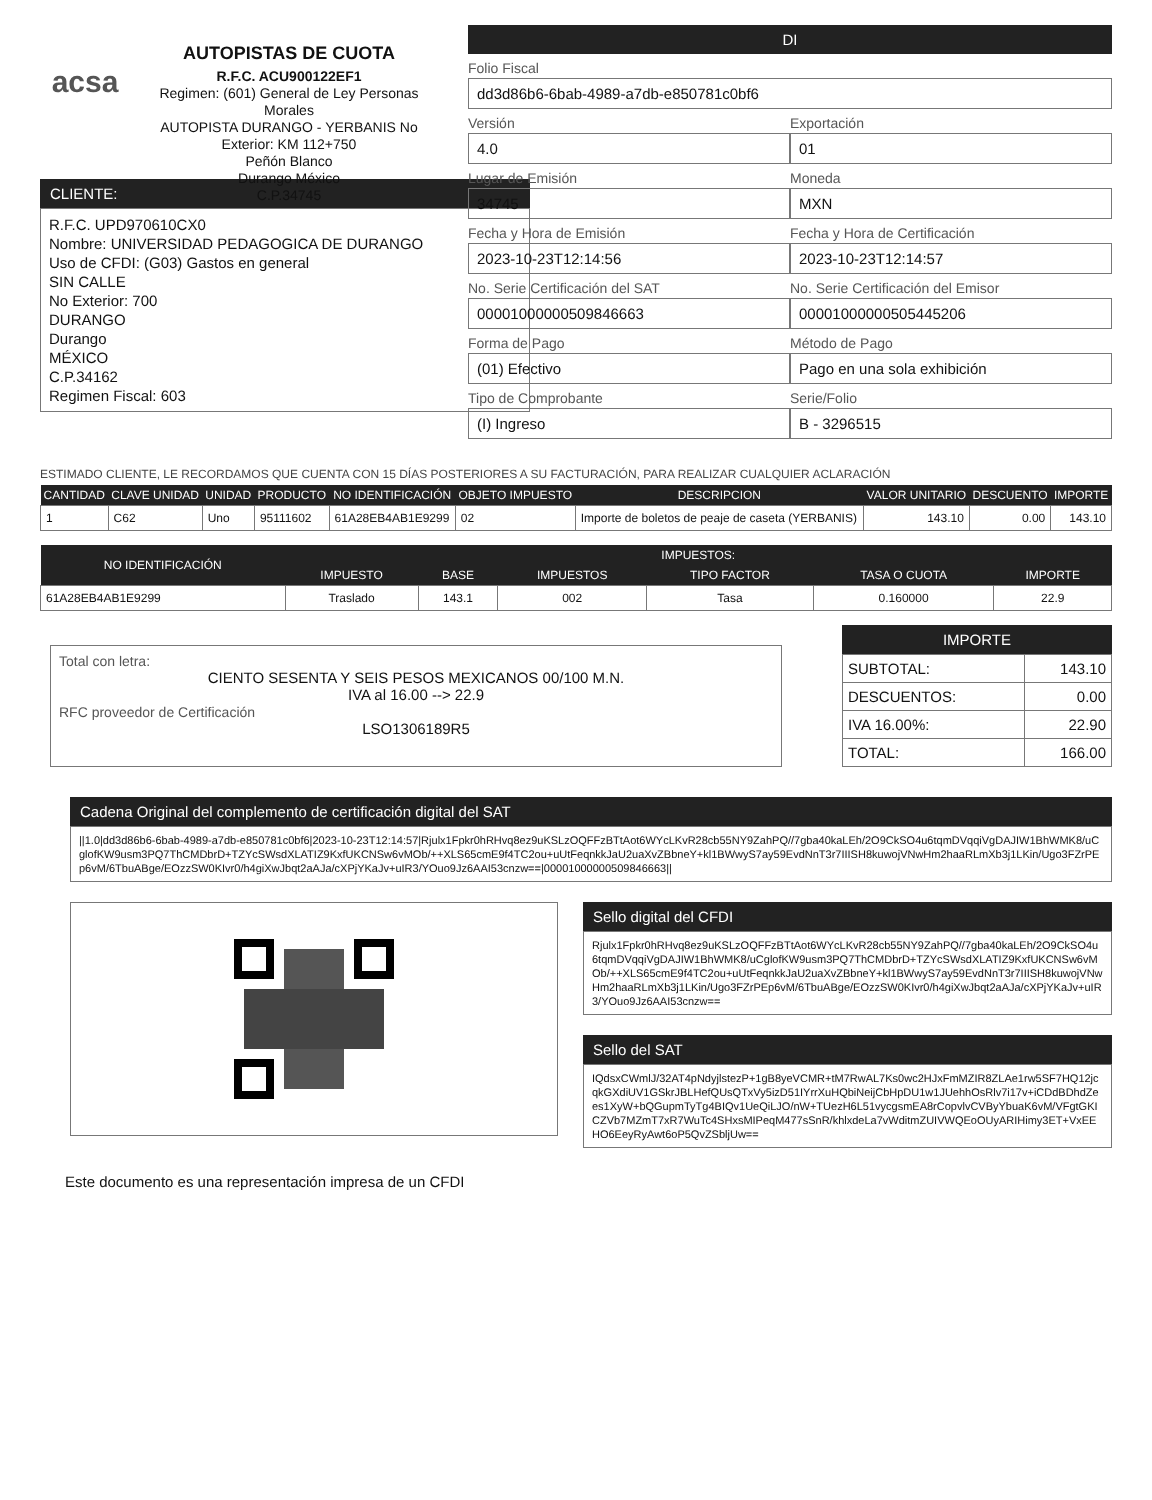acsa
AUTOPISTAS DE CUOTA
R.F.C. ACU900122EF1
Regimen: (601) General de Ley Personas Morales
AUTOPISTA DURANGO - YERBANIS No Exterior: KM 112+750
Peñón Blanco
Durango México
C.P.34745
DI
Folio Fiscal
dd3d86b6-6bab-4989-a7db-e850781c0bf6
Versión
4.0
Exportación
01
Lugar de Emisión
34745
Moneda
MXN
Fecha y Hora de Emisión
2023-10-23T12:14:56
Fecha y Hora de Certificación
2023-10-23T12:14:57
No. Serie Certificación del SAT
00001000000509846663
No. Serie Certificación del Emisor
00001000000505445206
Forma de Pago
(01) Efectivo
Método de Pago
Pago en una sola exhibición
Tipo de Comprobante
(I) Ingreso
Serie/Folio
B - 3296515
CLIENTE:
R.F.C. UPD970610CX0
Nombre: UNIVERSIDAD PEDAGOGICA DE DURANGO
Uso de CFDI: (G03) Gastos en general
SIN CALLE
No Exterior: 700
DURANGO
Durango
MÉXICO
C.P.34162
Regimen Fiscal: 603
ESTIMADO CLIENTE, LE RECORDAMOS QUE CUENTA CON 15 DÍAS POSTERIORES A SU FACTURACIÓN, PARA REALIZAR CUALQUIER ACLARACIÓN
| CANTIDAD | CLAVE UNIDAD | UNIDAD | PRODUCTO | NO IDENTIFICACIÓN | OBJETO IMPUESTO | DESCRIPCION | VALOR UNITARIO | DESCUENTO | IMPORTE |
| --- | --- | --- | --- | --- | --- | --- | --- | --- | --- |
| 1 | C62 | Uno | 95111602 | 61A28EB4AB1E9299 | 02 | Importe de boletos de peaje de caseta (YERBANIS) | 143.10 | 0.00 | 143.10 |
| NO IDENTIFICACIÓN | IMPUESTOS: | | | | | |
| --- | --- | --- | --- | --- | --- | --- |
| | IMPUESTO | BASE | IMPUESTOS | TIPO FACTOR | TASA O CUOTA | IMPORTE |
| 61A28EB4AB1E9299 | Traslado | 143.1 | 002 | Tasa | 0.160000 | 22.9 |
Total con letra:
CIENTO SESENTA Y SEIS PESOS MEXICANOS 00/100 M.N.
IVA al 16.00 --> 22.9
RFC proveedor de Certificación
LSO1306189R5
IMPORTE
| SUBTOTAL: | 143.10 |
| DESCUENTOS: | 0.00 |
| IVA 16.00%: | 22.90 |
| TOTAL: | 166.00 |
Cadena Original del complemento de certificación digital del SAT
||1.0|dd3d86b6-6bab-4989-a7db-e850781c0bf6|2023-10-23T12:14:57|Rjulx1Fpkr0hRHvq8ez9uKSLzOQFFzBTtAot6WYcLKvR28cb55NY9ZahPQ//7gba40kaLEh/2O9CkSO4u6tqmDVqqiVgDAJIW1BhWMK8/uCglofKW9usm3PQ7ThCMDbrD+TZYcSWsdXLATIZ9KxfUKCNSw6vMOb/++XLS65cmE9f4TC2ou+uUtFeqnkkJaU2uaXvZBbneY+kl1BWwyS7ay59EvdNnT3r7IIISH8kuwojVNwHm2haaRLmXb3j1LKin/Ugo3FZrPEp6vM/6TbuABge/EOzzSW0KIvr0/h4giXwJbqt2aAJa/cXPjYKaJv+uIR3/YOuo9Jz6AAI53cnzw==|00001000000509846663||
Sello digital del CFDI
Rjulx1Fpkr0hRHvq8ez9uKSLzOQFFzBTtAot6WYcLKvR28cb55NY9ZahPQ//7gba40kaLEh/2O9CkSO4u6tqmDVqqiVgDAJIW1BhWMK8/uCglofKW9usm3PQ7ThCMDbrD+TZYcSWsdXLATIZ9KxfUKCNSw6vMOb/++XLS65cmE9f4TC2ou+uUtFeqnkkJaU2uaXvZBbneY+kl1BWwyS7ay59EvdNnT3r7IIISH8kuwojVNwHm2haaRLmXb3j1LKin/Ugo3FZrPEp6vM/6TbuABge/EOzzSW0KIvr0/h4giXwJbqt2aAJa/cXPjYKaJv+uIR3/YOuo9Jz6AAI53cnzw==
Sello del SAT
IQdsxCWmlJ/32AT4pNdyjlstezP+1gB8yeVCMR+tM7RwAL7Ks0wc2HJxFmMZIR8ZLAe1rw5SF7HQ12jcqkGXdiUV1GSkrJBLHefQUsQTxVy5izD51IYrrXuHQbiNeijCbHpDU1w1JUehhOsRlv7i17v+iCDdBDhdZees1XyW+bQGupmTyTg4BIQv1UeQiLJO/nW+TUezH6L51vycgsmEA8rCopvlvCVByYbuaK6vM/VFgtGKICZVb7MZmT7xR7WuTc4SHxsMIPeqM477sSnR/khlxdeLa7vWditmZUIVWQEoOUyARIHimy3ET+VxEEHO6EeyRyAwt6oP5QvZSbljUw==
Este documento es una representación impresa de un CFDI